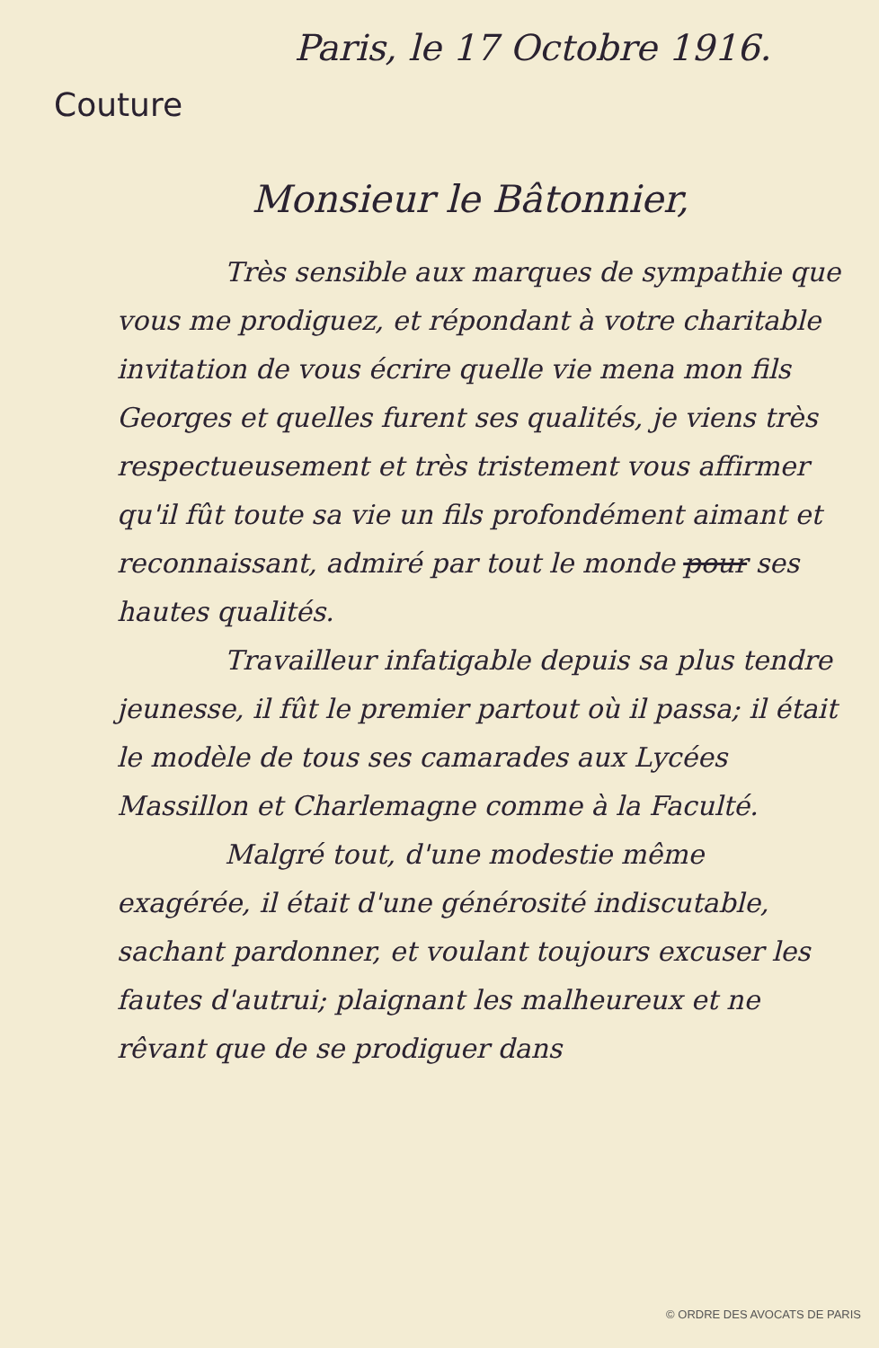Paris, le 17 Octobre 1916.
Couture
Monsieur le Bâtonnier,
Très sensible aux marques de sympathie que vous me prodiguez, et répondant à votre charitable invitation de vous écrire quelle vie mena mon fils Georges et quelles furent ses qualités, je viens très respectueusement et très tristement vous affirmer qu'il fût toute sa vie un fils profondément aimant et reconnaissant, admiré par tout le monde pour ses hautes qualités.
Travailleur infatigable depuis sa plus tendre jeunesse, il fût le premier partout où il passa; il était le modèle de tous ses camarades aux Lycées Massillon et Charlemagne comme à la Faculté.
Malgré tout, d'une modestie même exagérée, il était d'une générosité indiscutable, sachant pardonner, et voulant toujours excuser les fautes d'autrui; plaignant les malheureux et ne rêvant que de se prodiguer dans
© ORDRE DES AVOCATS DE PARIS